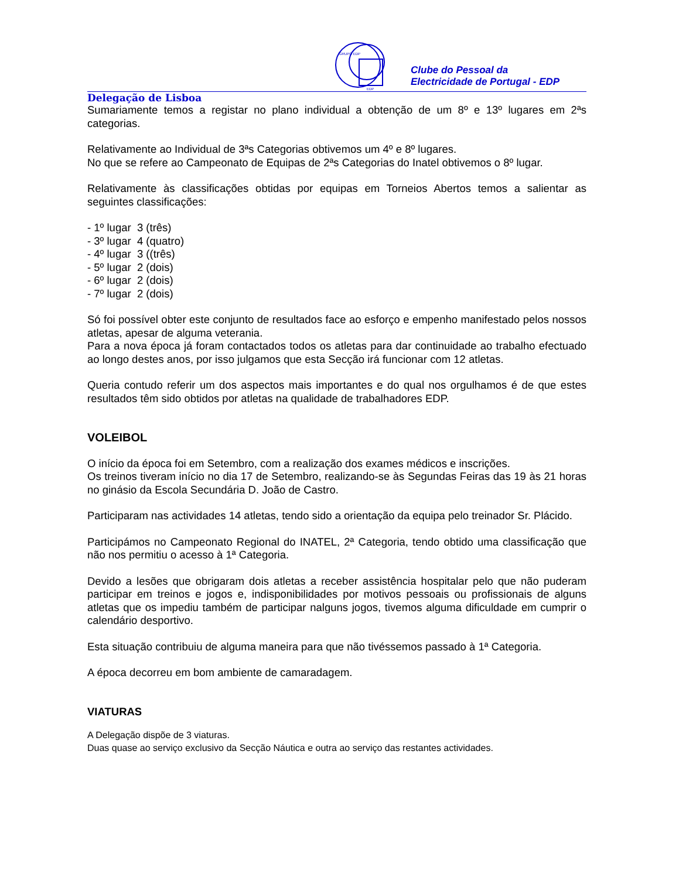GRUPO EDP
EDP
Clube do Pessoal da
Electricidade de Portugal - EDP
Delegação de Lisboa
Sumariamente temos a registar no plano individual a obtenção de um 8º e 13º lugares em 2ªs categorias.
Relativamente ao Individual de 3ªs Categorias obtivemos um 4º e 8º lugares.
No que se refere ao Campeonato de Equipas de 2ªs Categorias do Inatel obtivemos o 8º lugar.
Relativamente às classificações obtidas por equipas em Torneios Abertos temos a salientar as seguintes classificações:
- 1º lugar 3 (três)
- 3º lugar 4 (quatro)
- 4º lugar 3 ((três)
- 5º lugar 2 (dois)
- 6º lugar 2 (dois)
- 7º lugar 2 (dois)
Só foi possível obter este conjunto de resultados face ao esforço e empenho manifestado pelos nossos atletas, apesar de alguma veterania.
Para a nova época já foram contactados todos os atletas para dar continuidade ao trabalho efectuado ao longo destes anos, por isso julgamos que esta Secção irá funcionar com 12 atletas.
Queria contudo referir um dos aspectos mais importantes e do qual nos orgulhamos é de que estes resultados têm sido obtidos por atletas na qualidade de trabalhadores EDP.
VOLEIBOL
O início da época foi em Setembro, com a realização dos exames médicos e inscrições.
Os treinos tiveram início no dia 17 de Setembro, realizando-se às Segundas Feiras das 19 às 21 horas no ginásio da Escola Secundária D. João de Castro.
Participaram nas actividades 14 atletas, tendo sido a orientação da equipa pelo treinador Sr. Plácido.
Participámos no Campeonato Regional do INATEL, 2ª Categoria, tendo obtido uma classificação que não nos permitiu o acesso à 1ª Categoria.
Devido a lesões que obrigaram dois atletas a receber assistência hospitalar pelo que não puderam participar em treinos e jogos e, indisponibilidades por motivos pessoais ou profissionais de alguns atletas que os impediu também de participar nalguns jogos, tivemos alguma dificuldade em cumprir o calendário desportivo.
Esta situação contribuiu de alguma maneira para que não tivéssemos passado à 1ª Categoria.
A época decorreu em bom ambiente de camaradagem.
VIATURAS
A Delegação dispõe de 3 viaturas.
Duas quase ao serviço exclusivo da Secção Náutica e outra ao serviço das restantes actividades.